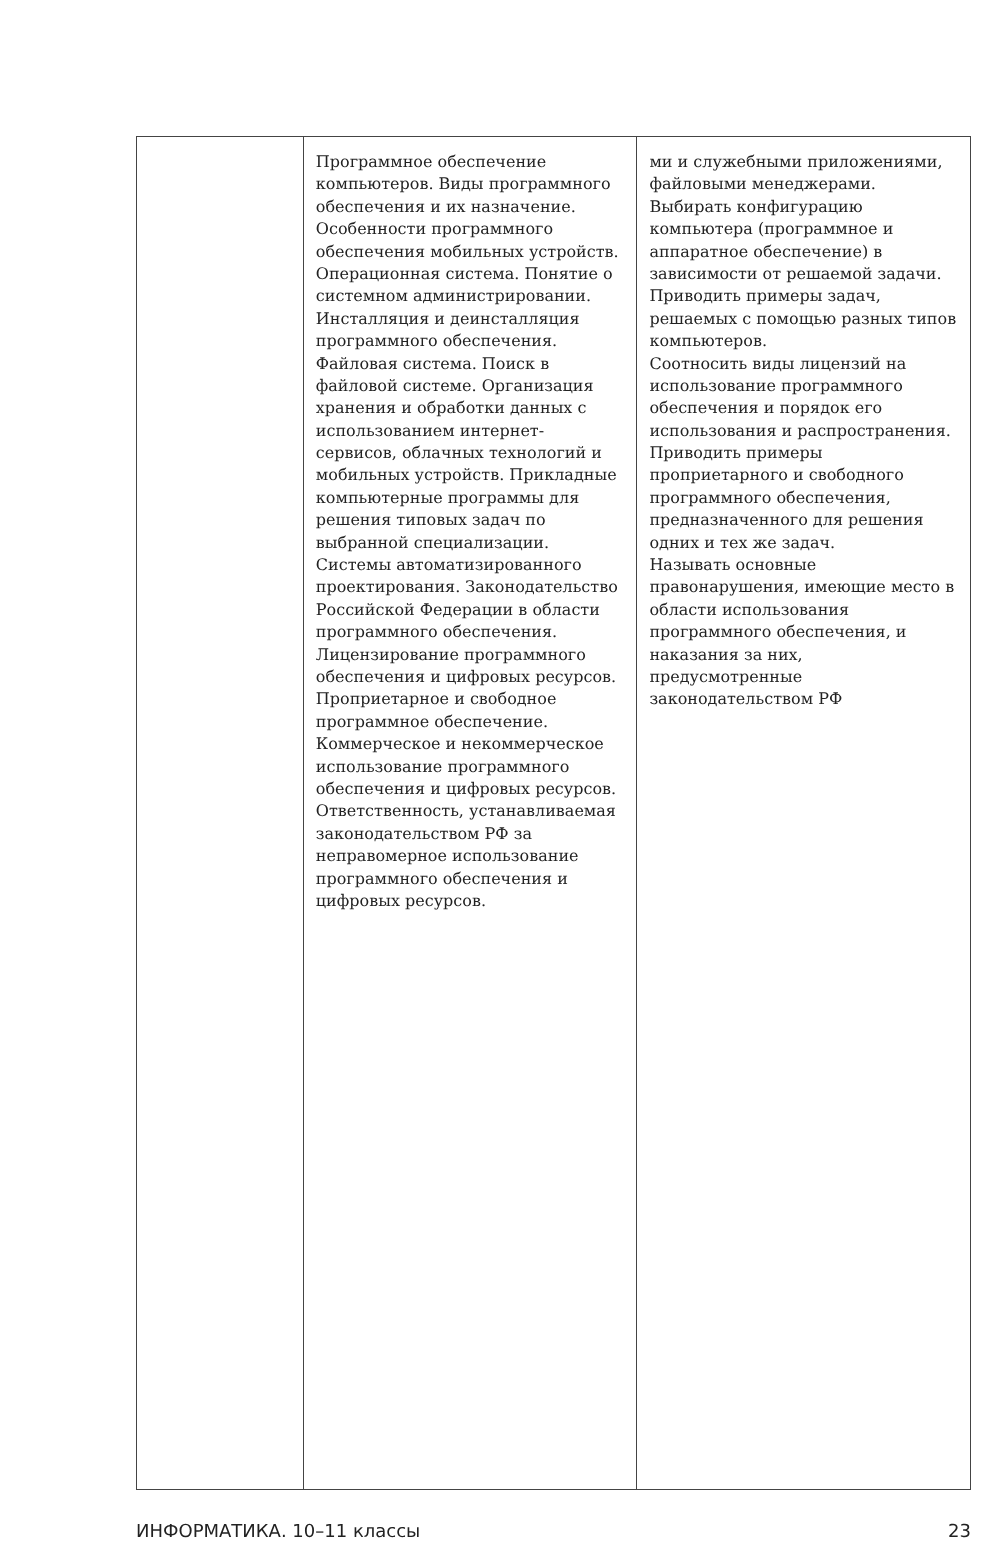| | Программное обеспечение компьютеров. Виды программного обеспечения и их назначение. Особенности программного обеспечения мобильных устройств. Операционная система. Понятие о системном администрировании. Инсталляция и деинсталляция программного обеспечения. Файловая система. Поиск в файловой системе. Организация хранения и обработки данных с использованием интернет-сервисов, облачных технологий и мобильных устройств. Прикладные компьютерные программы для решения типовых задач по выбранной специализации. Системы автоматизированного проектирования. Законодательство Российской Федерации в области программного обеспечения. Лицензирование программного обеспечения и цифровых ресурсов. Проприетарное и свободное программное обеспечение. Коммерческое и некоммерческое использование программного обеспечения и цифровых ресурсов. Ответственность, устанавливаемая законодательством РФ за неправомерное использование программного обеспечения и цифровых ресурсов. | ми и служебными приложениями, файловыми менеджерами. Выбирать конфигурацию компьютера (программное и аппаратное обеспечение) в зависимости от решаемой задачи. Приводить примеры задач, решаемых с помощью разных типов компьютеров. Соотносить виды лицензий на использование программного обеспечения и порядок его использования и распространения. Приводить примеры проприетарного и свободного программного обеспечения, предназначенного для решения одних и тех же задач. Называть основные правонарушения, имеющие место в области использования программного обеспечения, и наказания за них, предусмотренные законодательством РФ |
ИНФОРМАТИКА. 10–11 классы 23